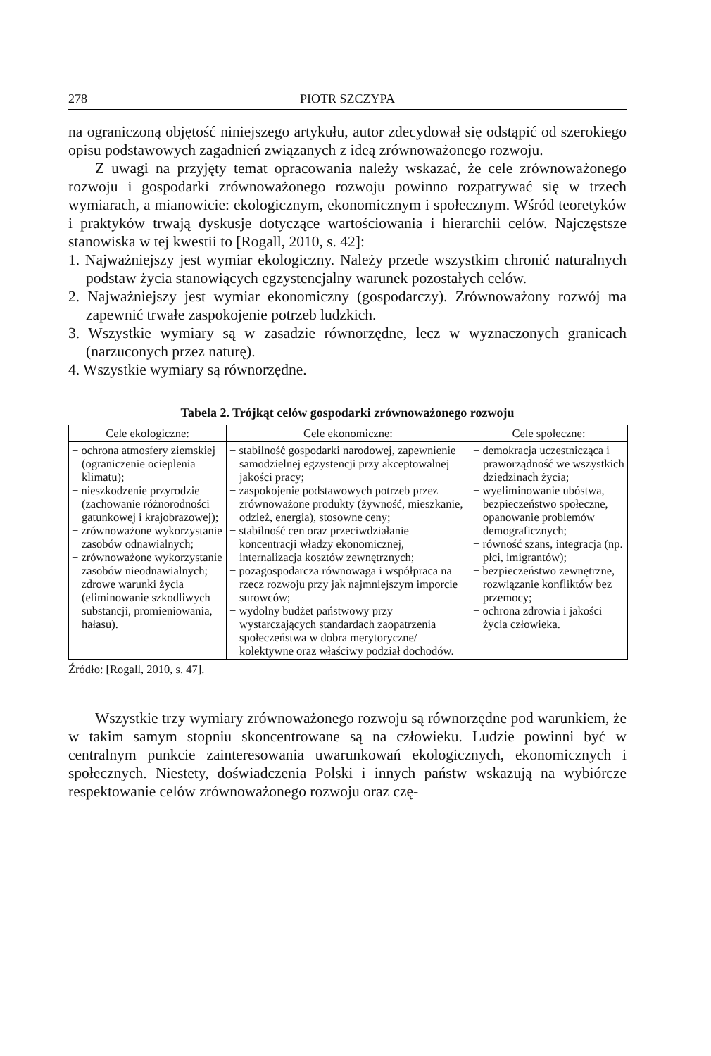278 PIOTR SZCZYPA
na ograniczoną objętość niniejszego artykułu, autor zdecydował się odstąpić od szerokiego opisu podstawowych zagadnień związanych z ideą zrównoważonego rozwoju.
Z uwagi na przyjęty temat opracowania należy wskazać, że cele zrównoważonego rozwoju i gospodarki zrównoważonego rozwoju powinno rozpatrywać się w trzech wymiarach, a mianowicie: ekologicznym, ekonomicznym i społecznym. Wśród teoretyków i praktyków trwają dyskusje dotyczące wartościowania i hierarchii celów. Najczęstsze stanowiska w tej kwestii to [Rogall, 2010, s. 42]:
1. Najważniejszy jest wymiar ekologiczny. Należy przede wszystkim chronić naturalnych podstaw życia stanowiących egzystencjalny warunek pozostałych celów.
2. Najważniejszy jest wymiar ekonomiczny (gospodarczy). Zrównoważony rozwój ma zapewnić trwałe zaspokojenie potrzeb ludzkich.
3. Wszystkie wymiary są w zasadzie równorzędne, lecz w wyznaczonych granicach (narzuconych przez naturę).
4. Wszystkie wymiary są równorzędne.
Tabela 2. Trójkąt celów gospodarki zrównoważonego rozwoju
| Cele ekologiczne: | Cele ekonomiczne: | Cele społeczne: |
| --- | --- | --- |
| − ochrona atmosfery ziemskiej (ograniczenie ocieplenia klimatu); − nieszkodzenie przyrodzie (zachowanie różnorodności gatunkowej i krajobrazowej); − zrównoważone wykorzystanie zasobów odnawialnych; − zrównoważone wykorzystanie zasobów nieodnawialnych; − zdrowe warunki życia (eliminowanie szkodliwych substancji, promieniowania, hałasu). | − stabilność gospodarki narodowej, zapewnienie samodzielnej egzystencji przy akceptowalnej jakości pracy; − zaspokojenie podstawowych potrzeb przez zrównoważone produkty (żywność, mieszkanie, odzież, energia), stosowne ceny; − stabilność cen oraz przeciwdziałanie koncentracji władzy ekonomicznej, internalizacja kosztów zewnętrznych; − pozagospodarcza równowaga i współpraca na rzecz rozwoju przy jak najmniejszym imporcie surowców; − wydolny budżet państwowy przy wystarczających standardach zaopatrzenia społeczeństwa w dobra merytoryczne/ kolektywne oraz właściwy podział dochodów. | − demokracja uczestnicząca i praworządność we wszystkich dziedzinach życia; − wyeliminowanie ubóstwa, bezpieczeństwo społeczne, opanowanie problemów demograficznych; − równość szans, integracja (np. płci, imigrantów); − bezpieczeństwo zewnętrzne, rozwiązanie konfliktów bez przemocy; − ochrona zdrowia i jakości życia człowieka. |
Źródło: [Rogall, 2010, s. 47].
Wszystkie trzy wymiary zrównoważonego rozwoju są równorzędne pod warunkiem, że w takim samym stopniu skoncentrowane są na człowieku. Ludzie powinni być w centralnym punkcie zainteresowania uwarunkowań ekologicznych, ekonomicznych i społecznych. Niestety, doświadczenia Polski i innych państw wskazują na wybiórcze respektowanie celów zrównoważonego rozwoju oraz czę-